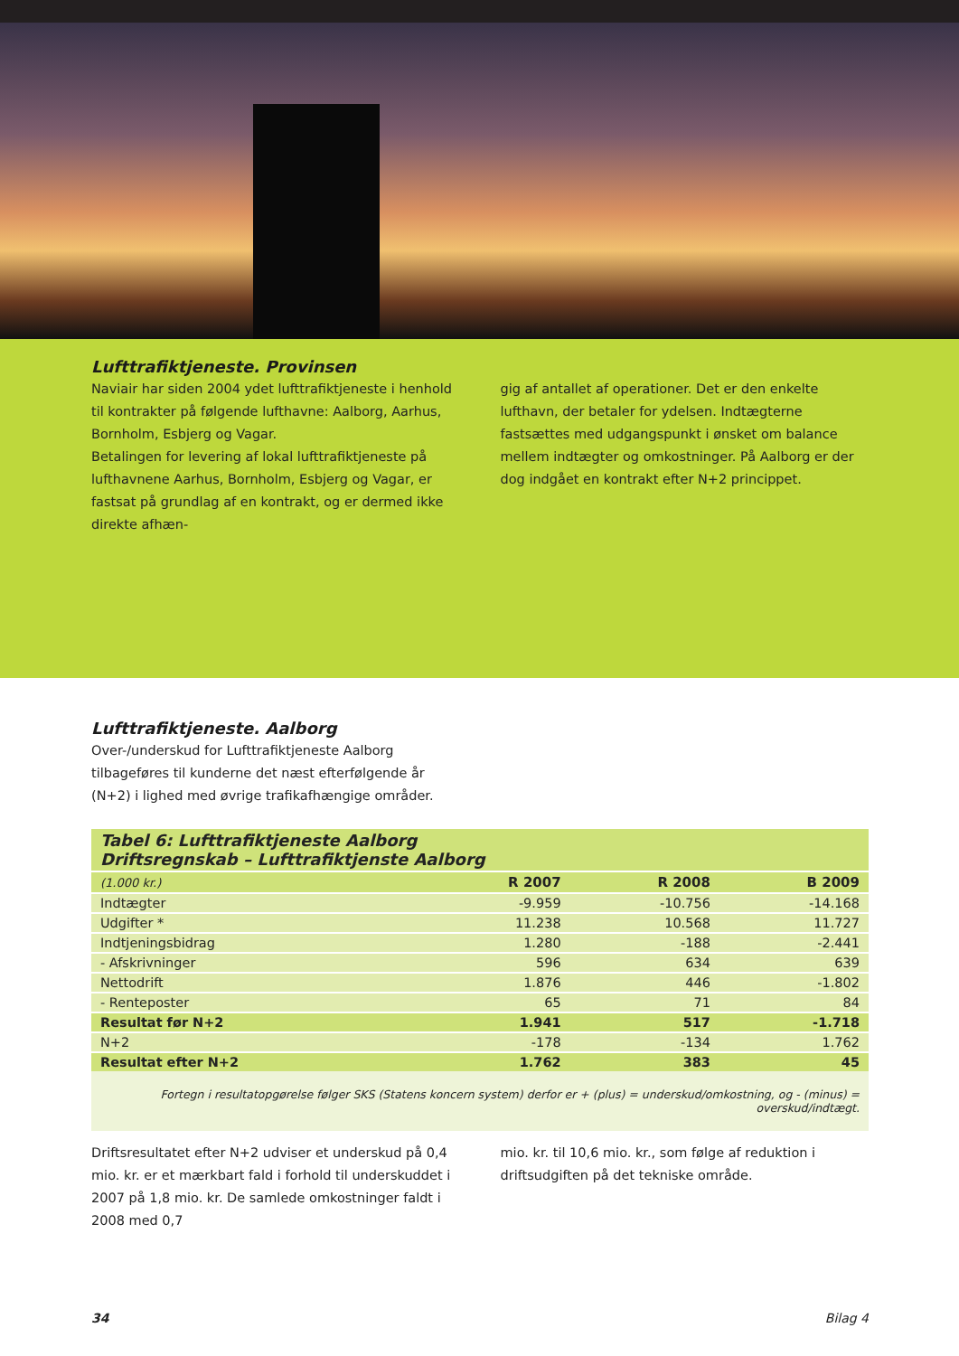Lufttrafiktjeneste. Provinsen
Naviair har siden 2004 ydet lufttrafiktjeneste i henhold til kontrakter på følgende lufthavne: Aalborg, Aarhus, Bornholm, Esbjerg og Vagar.
Betalingen for levering af lokal lufttrafiktjeneste på lufthavnene Aarhus, Bornholm, Esbjerg og Vagar, er fastsat på grundlag af en kontrakt, og er dermed ikke direkte afhæn-
gig af antallet af operationer. Det er den enkelte lufthavn, der betaler for ydelsen. Indtægterne fastsættes med udgangspunkt i ønsket om balance mellem indtægter og omkostninger. På Aalborg er der dog indgået en kontrakt efter N+2 princippet.
Lufttrafiktjeneste. Aalborg
Over-/underskud for Lufttrafiktjeneste Aalborg tilbageføres til kunderne det næst efterfølgende år (N+2) i lighed med øvrige trafikafhængige områder.
| Tabel 6: Lufttrafiktjeneste Aalborg Driftsregnskab – Lufttrafiktjenste Aalborg | | | |
| --- | --- | --- | --- |
| (1.000 kr.) | R 2007 | R 2008 | B 2009 |
| Indtægter | -9.959 | -10.756 | -14.168 |
| Udgifter * | 11.238 | 10.568 | 11.727 |
| Indtjeningsbidrag | 1.280 | -188 | -2.441 |
| - Afskrivninger | 596 | 634 | 639 |
| Nettodrift | 1.876 | 446 | -1.802 |
| - Renteposter | 65 | 71 | 84 |
| Resultat før N+2 | 1.941 | 517 | -1.718 |
| N+2 | -178 | -134 | 1.762 |
| Resultat efter N+2 | 1.762 | 383 | 45 |
Fortegn i resultatopgørelse følger SKS (Statens koncern system) derfor er + (plus) = underskud/omkostning, og - (minus) = overskud/indtægt.
Driftsresultatet efter N+2 udviser et underskud på 0,4 mio. kr. er et mærkbart fald i forhold til underskuddet i 2007 på 1,8 mio. kr. De samlede omkostninger faldt i 2008 med 0,7
mio. kr. til 10,6 mio. kr., som følge af reduktion i driftsudgiften på det tekniske område.
34 Bilag 4